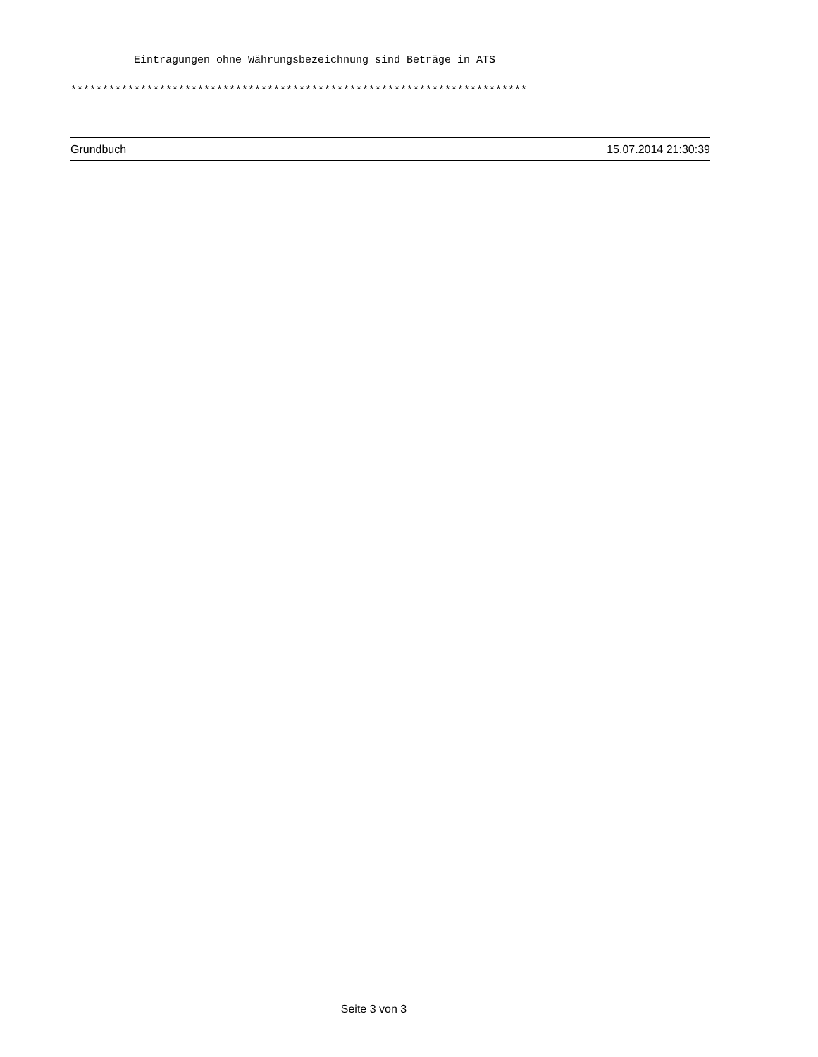Eintragungen ohne Währungsbezeichnung sind Beträge in ATS
************************************************************************
Grundbuch 15.07.2014 21:30:39
Seite 3 von 3